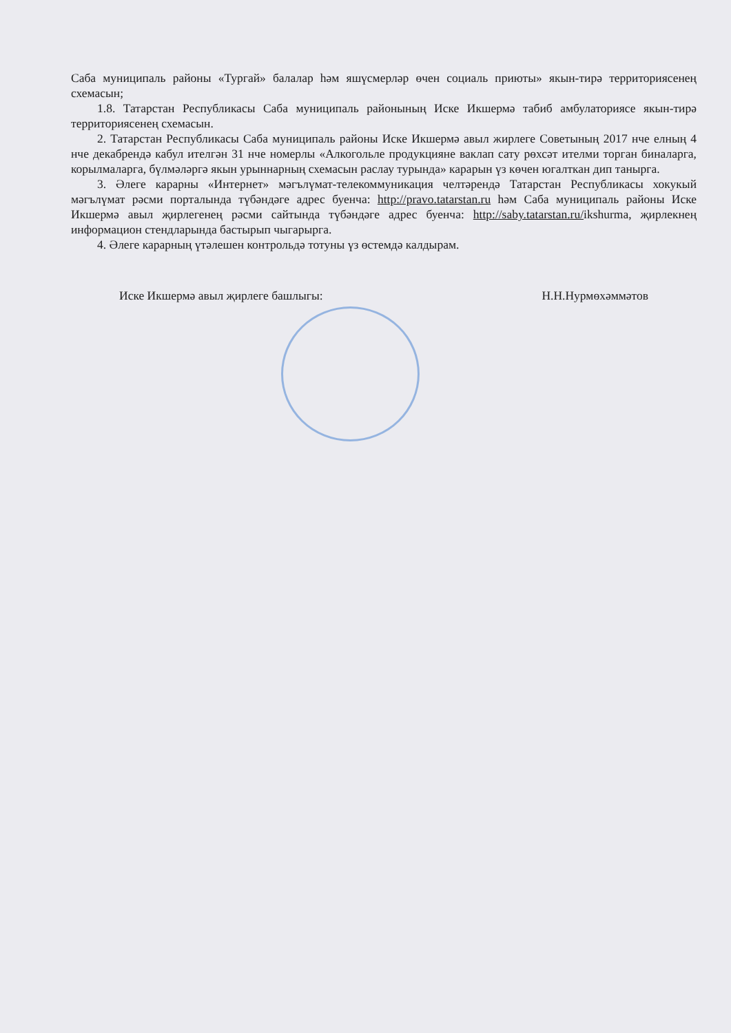Саба муниципаль районы «Тургай» балалар һәм яшүсмерләр өчен социаль приюты» якын-тирә территориясенең схемасын;
1.8. Татарстан Республикасы Саба муниципаль районының Иске Икшермә табиб амбулаториясе якын-тирә территориясенең схемасын.
2. Татарстан Республикасы Саба муниципаль районы Иске Икшермә авыл жирлеге Советының 2017 нче елның 4 нче декабрендә кабул ителгән 31 нче номерлы «Алкогольле продукцияне ваклап сату рөхсәт ителми торган биналарга, корылмаларга, бүлмәләргә якын урыннарның схемасын раслау турында» карарын үз көчен югалткан дип танырга.
3. Әлеге карарны «Интернет» мәгълүмат-телекоммуникация челтәрендә Татарстан Республикасы хокукый мәгълүмат рәсми порталында түбәндәге адрес буенча: http://pravo.tatarstan.ru һәм Саба муниципаль районы Иске Икшермә авыл җирлегенең рәсми сайтында түбәндәге адрес буенча: http://saby.tatarstan.ru/ikshurma, җирлекнең информацион стендларында бастырып чыгарырга.
4. Әлеге карарның үтәлешен контрольдә тотуны үз өстемдә калдырам.
Иске Икшермә авыл җирлеге башлыгы: Н.Н.Нурмөхәммәтов